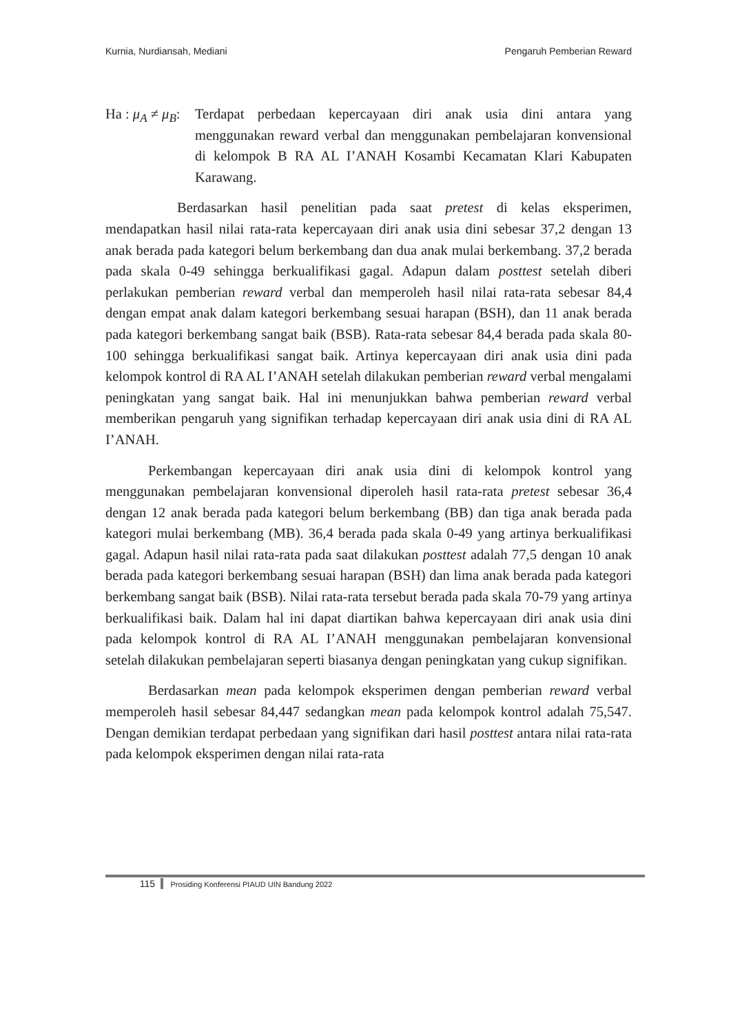Kurnia, Nurdiansah, Mediani Pengaruh Pemberian Reward
Ha : μ<sub>A</sub> ≠ μ<sub>B</sub>: Terdapat perbedaan kepercayaan diri anak usia dini antara yang menggunakan reward verbal dan menggunakan pembelajaran konvensional di kelompok B RA AL I’ANAH Kosambi Kecamatan Klari Kabupaten Karawang.
Berdasarkan hasil penelitian pada saat pretest di kelas eksperimen, mendapatkan hasil nilai rata-rata kepercayaan diri anak usia dini sebesar 37,2 dengan 13 anak berada pada kategori belum berkembang dan dua anak mulai berkembang. 37,2 berada pada skala 0-49 sehingga berkualifikasi gagal. Adapun dalam posttest setelah diberi perlakukan pemberian reward verbal dan memperoleh hasil nilai rata-rata sebesar 84,4 dengan empat anak dalam kategori berkembang sesuai harapan (BSH), dan 11 anak berada pada kategori berkembang sangat baik (BSB). Rata-rata sebesar 84,4 berada pada skala 80-100 sehingga berkualifikasi sangat baik. Artinya kepercayaan diri anak usia dini pada kelompok kontrol di RA AL I’ANAH setelah dilakukan pemberian reward verbal mengalami peningkatan yang sangat baik. Hal ini menunjukkan bahwa pemberian reward verbal memberikan pengaruh yang signifikan terhadap kepercayaan diri anak usia dini di RA AL I’ANAH.
Perkembangan kepercayaan diri anak usia dini di kelompok kontrol yang menggunakan pembelajaran konvensional diperoleh hasil rata-rata pretest sebesar 36,4 dengan 12 anak berada pada kategori belum berkembang (BB) dan tiga anak berada pada kategori mulai berkembang (MB). 36,4 berada pada skala 0-49 yang artinya berkualifikasi gagal. Adapun hasil nilai rata-rata pada saat dilakukan posttest adalah 77,5 dengan 10 anak berada pada kategori berkembang sesuai harapan (BSH) dan lima anak berada pada kategori berkembang sangat baik (BSB). Nilai rata-rata tersebut berada pada skala 70-79 yang artinya berkualifikasi baik. Dalam hal ini dapat diartikan bahwa kepercayaan diri anak usia dini pada kelompok kontrol di RA AL I’ANAH menggunakan pembelajaran konvensional setelah dilakukan pembelajaran seperti biasanya dengan peningkatan yang cukup signifikan.
Berdasarkan mean pada kelompok eksperimen dengan pemberian reward verbal memperoleh hasil sebesar 84,447 sedangkan mean pada kelompok kontrol adalah 75,547. Dengan demikian terdapat perbedaan yang signifikan dari hasil posttest antara nilai rata-rata pada kelompok eksperimen dengan nilai rata-rata
115 Prosiding Konferensi PIAUD UIN Bandung 2022